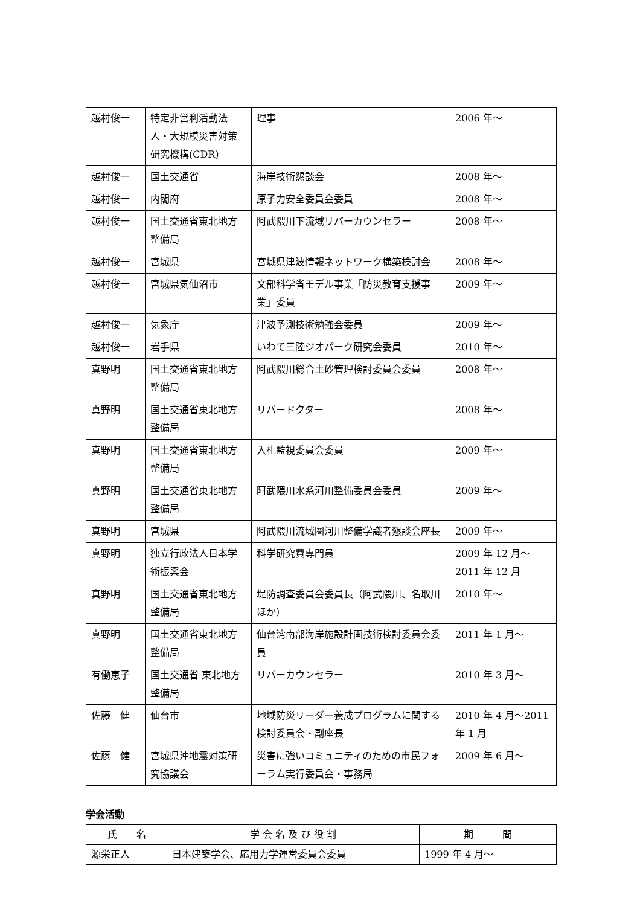| 越村俊一 | 特定非営利活動法人・大規模災害対策研究機構(CDR) | 理事 | 2006 年～ |
| 越村俊一 | 国土交通省 | 海岸技術懇談会 | 2008 年～ |
| 越村俊一 | 内閣府 | 原子力安全委員会委員 | 2008 年～ |
| 越村俊一 | 国土交通省東北地方整備局 | 阿武隈川下流域リバーカウンセラー | 2008 年～ |
| 越村俊一 | 宮城県 | 宮城県津波情報ネットワーク構築検討会 | 2008 年～ |
| 越村俊一 | 宮城県気仙沼市 | 文部科学省モデル事業「防災教育支援事業」委員 | 2009 年～ |
| 越村俊一 | 気象庁 | 津波予測技術勉強会委員 | 2009 年～ |
| 越村俊一 | 岩手県 | いわて三陸ジオパーク研究会委員 | 2010 年～ |
| 真野明 | 国土交通省東北地方整備局 | 阿武隈川総合土砂管理検討委員会委員 | 2008 年～ |
| 真野明 | 国土交通省東北地方整備局 | リバードクター | 2008 年～ |
| 真野明 | 国土交通省東北地方整備局 | 入札監視委員会委員 | 2009 年～ |
| 真野明 | 国土交通省東北地方整備局 | 阿武隈川水系河川整備委員会委員 | 2009 年～ |
| 真野明 | 宮城県 | 阿武隈川流域圏河川整備学識者懇談会座長 | 2009 年～ |
| 真野明 | 独立行政法人日本学術振興会 | 科学研究費専門員 | 2009 年 12 月～2011 年 12 月 |
| 真野明 | 国土交通省東北地方整備局 | 堤防調査委員会委員長（阿武隈川、名取川ほか） | 2010 年～ |
| 真野明 | 国土交通省東北地方整備局 | 仙台湾南部海岸施設計画技術検討委員会委員 | 2011 年 1 月～ |
| 有働恵子 | 国土交通省 東北地方整備局 | リバーカウンセラー | 2010 年 3 月～ |
| 佐藤 健 | 仙台市 | 地域防災リーダー養成プログラムに関する検討委員会・副座長 | 2010 年 4 月～2011 年 1 月 |
| 佐藤 健 | 宮城県沖地震対策研究協議会 | 災害に強いコミュニティのための市民フォーラム実行委員会・事務局 | 2009 年 6 月～ |
学会活動
| 氏 名 | 学 会 名 及 び 役 割 | 期 間 |
| --- | --- | --- |
| 源栄正人 | 日本建築学会、応用力学運営委員会委員 | 1999 年 4 月～ |